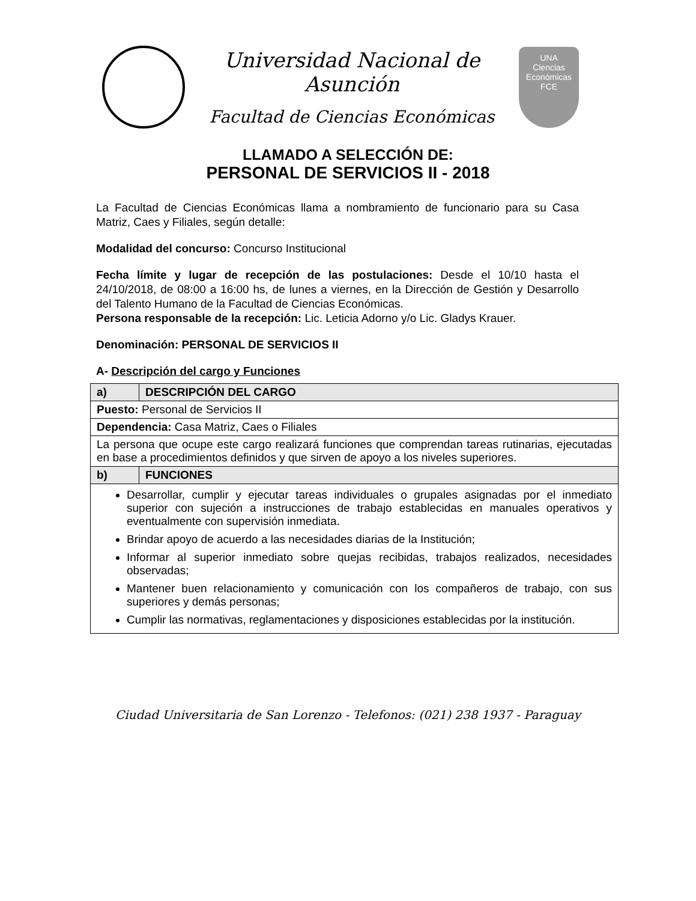Universidad Nacional de Asunción
Facultad de Ciencias Económicas
UNA
Ciencias
Económicas
FCE
LLAMADO A SELECCIÓN DE:
PERSONAL DE SERVICIOS II - 2018
La Facultad de Ciencias Económicas llama a nombramiento de funcionario para su Casa Matriz, Caes y Filiales, según detalle:
Modalidad del concurso: Concurso Institucional
Fecha límite y lugar de recepción de las postulaciones: Desde el 10/10 hasta el 24/10/2018, de 08:00 a 16:00 hs, de lunes a viernes, en la Dirección de Gestión y Desarrollo del Talento Humano de la Facultad de Ciencias Económicas.
Persona responsable de la recepción: Lic. Leticia Adorno y/o Lic. Gladys Krauer.
Denominación: PERSONAL DE SERVICIOS II
A- Descripción del cargo y Funciones
| a) | DESCRIPCIÓN DEL CARGO |
| --- | --- |
| Puesto: Personal de Servicios II | |
| Dependencia: Casa Matriz, Caes o Filiales | |
| La persona que ocupe este cargo realizará funciones que comprendan tareas rutinarias, ejecutadas en base a procedimientos definidos y que sirven de apoyo a los niveles superiores. | |
| b) | FUNCIONES |
| Desarrollar, cumplir y ejecutar tareas individuales o grupales asignadas por el inmediato superior con sujeción a instrucciones de trabajo establecidas en manuales operativos y eventualmente con supervisión inmediata. Brindar apoyo de acuerdo a las necesidades diarias de la Institución; Informar al superior inmediato sobre quejas recibidas, trabajos realizados, necesidades observadas; Mantener buen relacionamiento y comunicación con los compañeros de trabajo, con sus superiores y demás personas; Cumplir las normativas, reglamentaciones y disposiciones establecidas por la institución. | |
Ciudad Universitaria de San Lorenzo - Telefonos: (021) 238 1937 - Paraguay